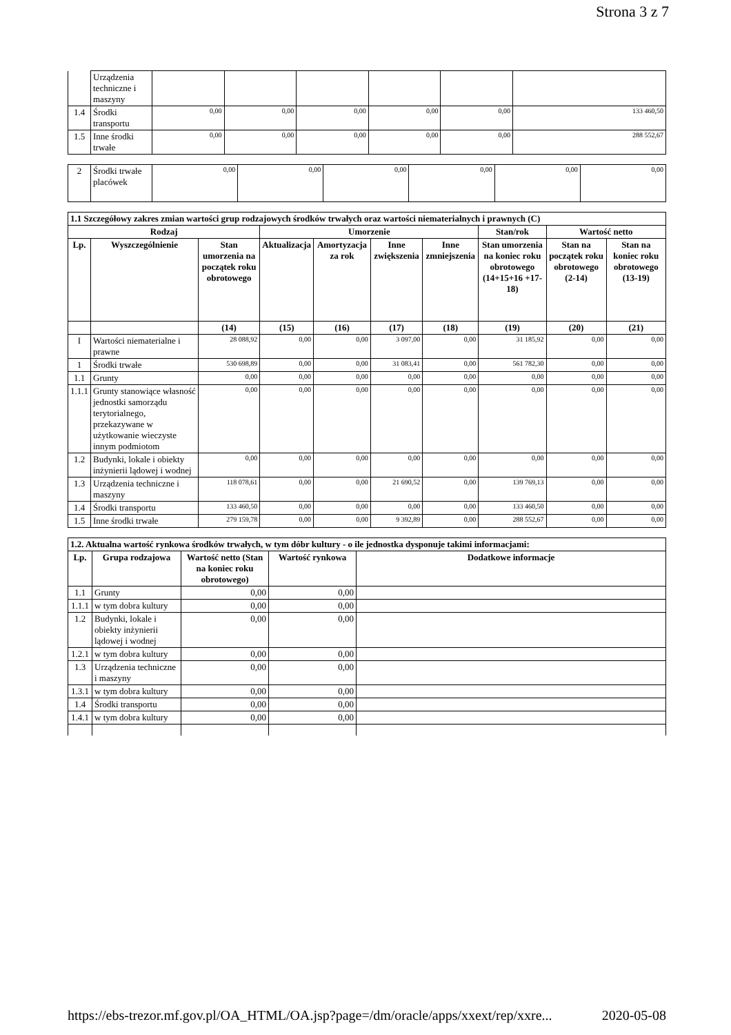Strona 3 z 7
| | Urządzenia techniczne i maszyny | | | | | | |
| 1.4 | Środki transportu | 0,00 | 0,00 | 0,00 | 0,00 | 0,00 | 133 460,50 |
| 1.5 | Inne środki trwałe | 0,00 | 0,00 | 0,00 | 0,00 | 0,00 | 288 552,67 |
| 2 | Środki trwałe placówek | 0,00 | 0,00 | 0,00 | 0,00 | 0,00 | 0,00 |
| 1.1 Szczegółowy zakres zmian wartości grup rodzajowych środków trwałych oraz wartości niematerialnych i prawnych (C) | | | | | | | | | |
| Rodzaj | | | Umorzenie | | | | Stan/rok | Wartość netto | |
| Lp. | Wyszczególnienie | Stan umorzenia na początek roku obrotowego | Aktualizacja | Amortyzacja za rok | Inne zwiększenia | Inne zmniejszenia | Stan umorzenia na koniec roku obrotowego (14+15+16 +17-18) | Stan na początek roku obrotowego (2-14) | Stan na koniec roku obrotowego (13-19) |
| | | (14) | (15) | (16) | (17) | (18) | (19) | (20) | (21) |
| I | Wartości niematerialne i prawne | 28 088,92 | 0,00 | 0,00 | 3 097,00 | 0,00 | 31 185,92 | 0,00 | 0,00 |
| 1 | Środki trwałe | 530 698,89 | 0,00 | 0,00 | 31 083,41 | 0,00 | 561 782,30 | 0,00 | 0,00 |
| 1.1 | Grunty | 0,00 | 0,00 | 0,00 | 0,00 | 0,00 | 0,00 | 0,00 | 0,00 |
| 1.1.1 | Grunty stanowiące własność jednostki samorządu terytorialnego, przekazywane w użytkowanie wieczyste innym podmiotom | 0,00 | 0,00 | 0,00 | 0,00 | 0,00 | 0,00 | 0,00 | 0,00 |
| 1.2 | Budynki, lokale i obiekty inżynierii lądowej i wodnej | 0,00 | 0,00 | 0,00 | 0,00 | 0,00 | 0,00 | 0,00 | 0,00 |
| 1.3 | Urządzenia techniczne i maszyny | 118 078,61 | 0,00 | 0,00 | 21 690,52 | 0,00 | 139 769,13 | 0,00 | 0,00 |
| 1.4 | Środki transportu | 133 460,50 | 0,00 | 0,00 | 0,00 | 0,00 | 133 460,50 | 0,00 | 0,00 |
| 1.5 | Inne środki trwałe | 279 159,78 | 0,00 | 0,00 | 9 392,89 | 0,00 | 288 552,67 | 0,00 | 0,00 |
| 1.2. Aktualna wartość rynkowa środków trwałych, w tym dóbr kultury - o ile jednostka dysponuje takimi informacjami: | | | | |
| Lp. | Grupa rodzajowa | Wartość netto (Stan na koniec roku obrotowego) | Wartość rynkowa | Dodatkowe informacje |
| 1.1 | Grunty | 0,00 | 0,00 | |
| 1.1.1 | w tym dobra kultury | 0,00 | 0,00 | |
| 1.2 | Budynki, lokale i obiekty inżynierii lądowej i wodnej | 0,00 | 0,00 | |
| 1.2.1 | w tym dobra kultury | 0,00 | 0,00 | |
| 1.3 | Urządzenia techniczne i maszyny | 0,00 | 0,00 | |
| 1.3.1 | w tym dobra kultury | 0,00 | 0,00 | |
| 1.4 | Środki transportu | 0,00 | 0,00 | |
| 1.4.1 | w tym dobra kultury | 0,00 | 0,00 | |
https://ebs-trezor.mf.gov.pl/OA_HTML/OA.jsp?page=/dm/oracle/apps/xxext/rep/xxre... 2020-05-08